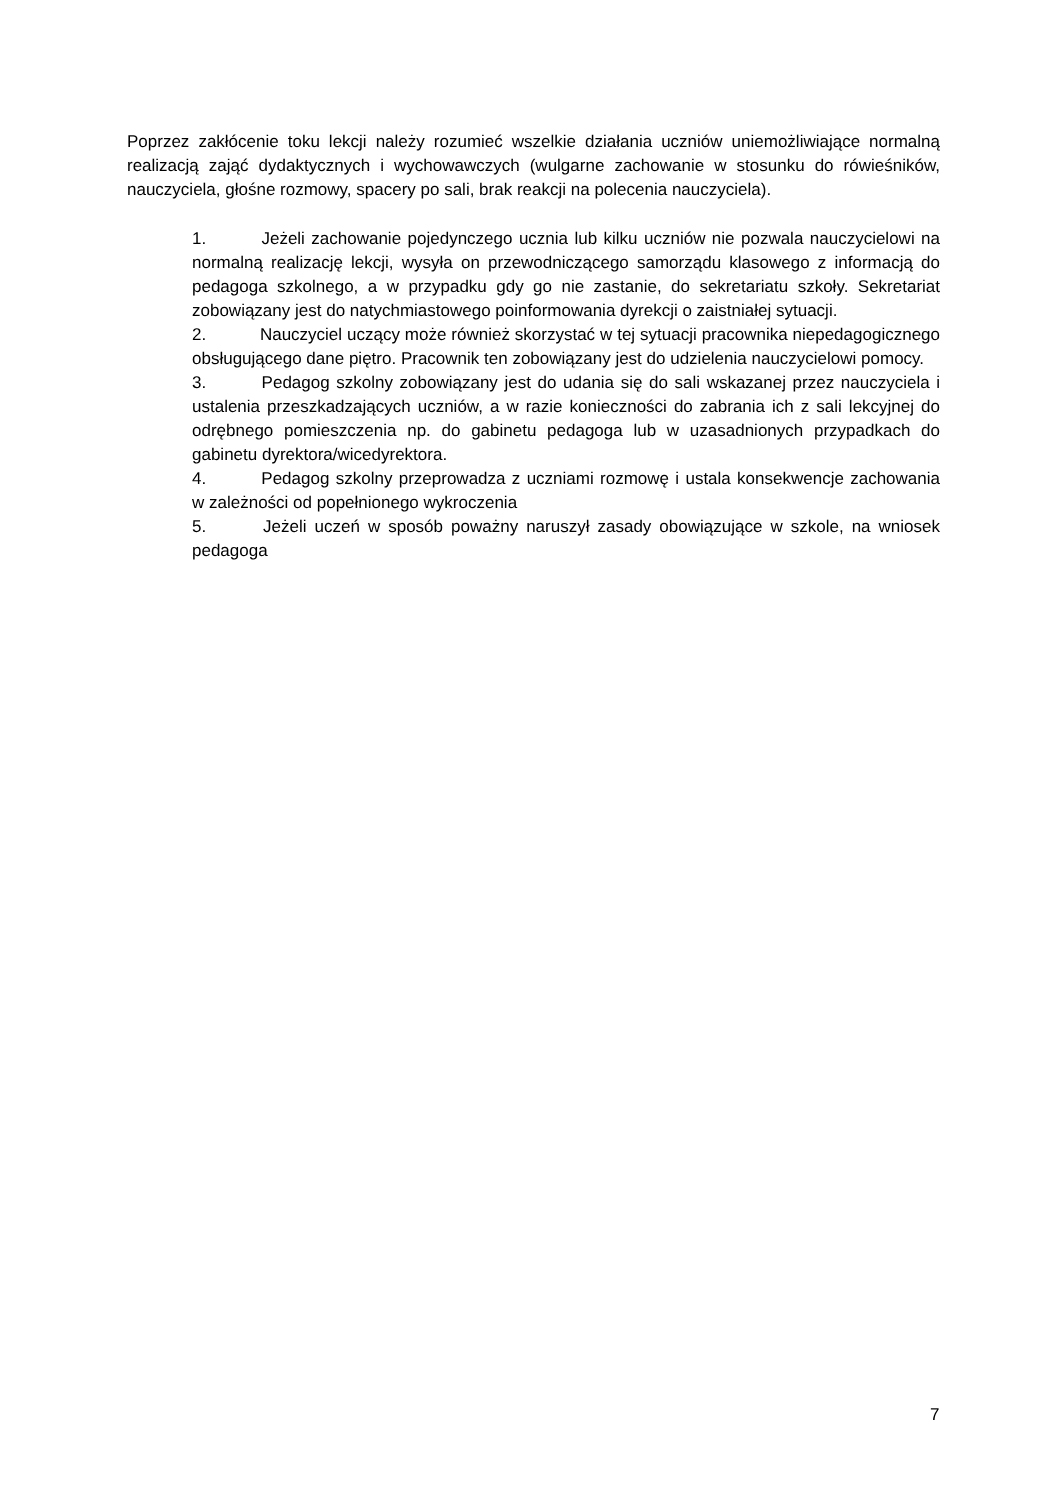Poprzez zakłócenie toku lekcji należy rozumieć wszelkie działania uczniów uniemożliwiające normalną realizacją zająć dydaktycznych i wychowawczych (wulgarne zachowanie w stosunku do rówieśników, nauczyciela, głośne rozmowy, spacery po sali, brak reakcji na polecenia nauczyciela).
1. Jeżeli zachowanie pojedynczego ucznia lub kilku uczniów nie pozwala nauczycielowi na normalną realizację lekcji, wysyła on przewodniczącego samorządu klasowego z informacją do pedagoga szkolnego, a w przypadku gdy go nie zastanie, do sekretariatu szkoły. Sekretariat zobowiązany jest do natychmiastowego poinformowania dyrekcji o zaistniałej sytuacji.
2. Nauczyciel uczący może również skorzystać w tej sytuacji pracownika niepedagogicznego obsługującego dane piętro. Pracownik ten zobowiązany jest do udzielenia nauczycielowi pomocy.
3. Pedagog szkolny zobowiązany jest do udania się do sali wskazanej przez nauczyciela i ustalenia przeszkadzających uczniów, a w razie konieczności do zabrania ich z sali lekcyjnej do odrębnego pomieszczenia np. do gabinetu pedagoga lub w uzasadnionych przypadkach do gabinetu dyrektora/wicedyrektora.
4. Pedagog szkolny przeprowadza z uczniami rozmowę i ustala konsekwencje zachowania w zależności od popełnionego wykroczenia
5. Jeżeli uczeń w sposób poważny naruszył zasady obowiązujące w szkole, na wniosek pedagoga
7